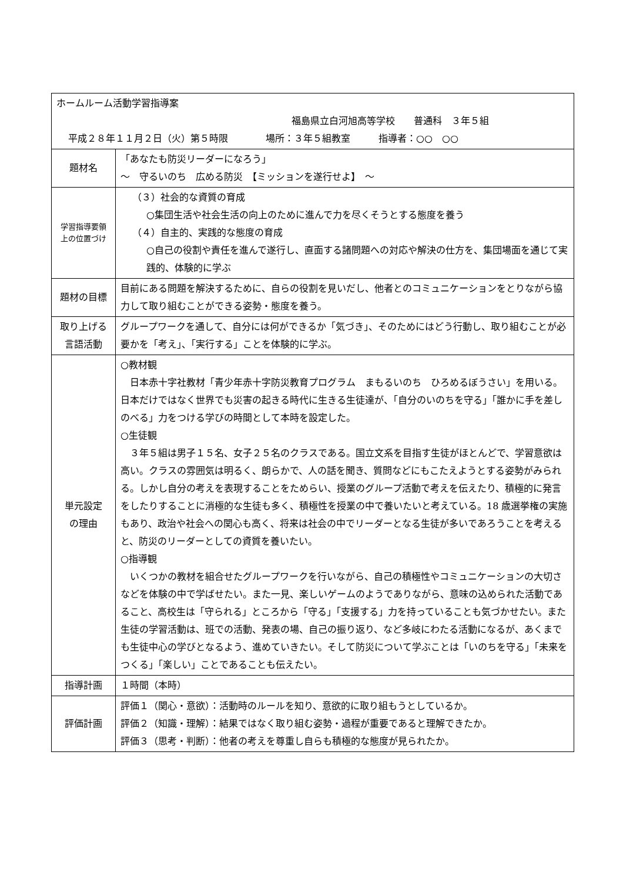| ホームルーム活動学習指導案 福島県立白河旭高等学校 普通科 ３年５組 平成２８年１１月２日（火）第５時限 場所：３年５組教室 指導者：○○ ○○ | |
| 題材名 | 「あなたも防災リーダーになろう」 ～ 守るいのち 広める防災 【ミッションを遂行せよ】 ～ |
| 学習指導要領 上の位置づけ | （３）社会的な資質の育成 ○集団生活や社会生活の向上のために進んで力を尽くそうとする態度を養う （４）自主的、実践的な態度の育成 ○自己の役割や責任を進んで遂行し、直面する諸問題への対応や解決の仕方を、集団場面を通じて実践的、体験的に学ぶ |
| 題材の目標 | 目前にある問題を解決するために、自らの役割を見いだし、他者とのコミュニケーションをとりながら協力して取り組むことができる姿勢・態度を養う。 |
| 取り上げる 言語活動 | グループワークを通して、自分には何ができるか「気づき」、そのためにはどう行動し、取り組むことが必要かを「考え」、「実行する」ことを体験的に学ぶ。 |
| 単元設定 の理由 | ○教材観 日本赤十字社教材「青少年赤十字防災教育プログラム まもるいのち ひろめるぼうさい」を用いる。日本だけではなく世界でも災害の起きる時代に生きる生徒達が、「自分のいのちを守る」「誰かに手を差しのべる」力をつける学びの時間として本時を設定した。 ○生徒観 ３年５組は男子１５名、女子２５名のクラスである。国立文系を目指す生徒がほとんどで、学習意欲は高い。クラスの雰囲気は明るく、朗らかで、人の話を聞き、質問などにもこたえようとする姿勢がみられる。しかし自分の考えを表現することをためらい、授業のグループ活動で考えを伝えたり、積極的に発言をしたりすることに消極的な生徒も多く、積極性を授業の中で養いたいと考えている。18 歳選挙権の実施もあり、政治や社会への関心も高く、将来は社会の中でリーダーとなる生徒が多いであろうことを考えると、防災のリーダーとしての資質を養いたい。 ○指導観 いくつかの教材を組合せたグループワークを行いながら、自己の積極性やコミュニケーションの大切さなどを体験の中で学ばせたい。また一見、楽しいゲームのようでありながら、意味の込められた活動であること、高校生は「守られる」ところから「守る」「支援する」力を持っていることも気づかせたい。また生徒の学習活動は、班での活動、発表の場、自己の振り返り、など多岐にわたる活動になるが、あくまでも生徒中心の学びとなるよう、進めていきたい。そして防災について学ぶことは「いのちを守る」「未来をつくる」「楽しい」ことであることも伝えたい。 |
| 指導計画 | １時間（本時） |
| 評価計画 | 評価１（関心・意欲）：活動時のルールを知り、意欲的に取り組もうとしているか。 評価２（知識・理解）：結果ではなく取り組む姿勢・過程が重要であると理解できたか。 評価３（思考・判断）：他者の考えを尊重し自らも積極的な態度が見られたか。 |